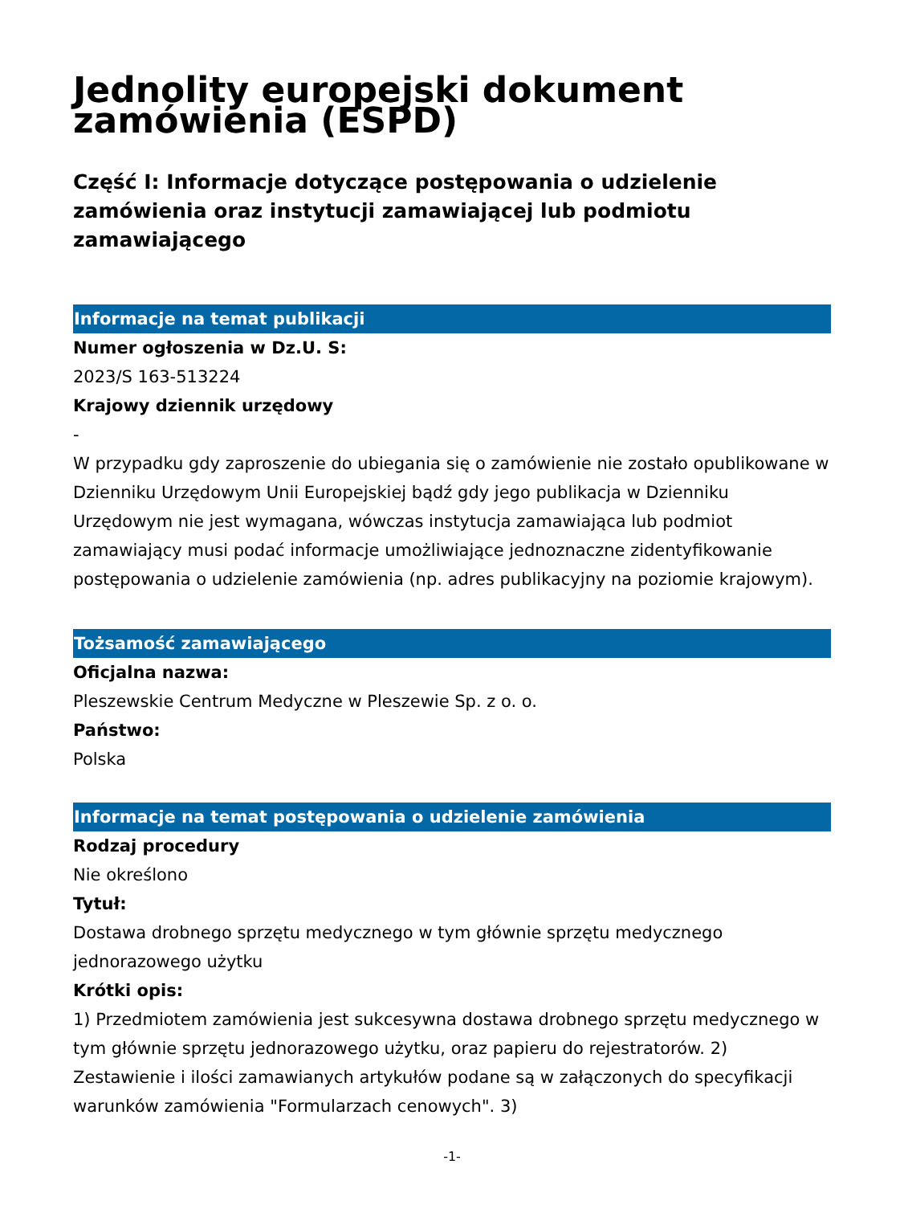Jednolity europejski dokument zamówienia (ESPD)
Część I: Informacje dotyczące postępowania o udzielenie zamówienia oraz instytucji zamawiającej lub podmiotu zamawiającego
Informacje na temat publikacji
Numer ogłoszenia w Dz.U. S:
2023/S 163-513224
Krajowy dziennik urzędowy
-
W przypadku gdy zaproszenie do ubiegania się o zamówienie nie zostało opublikowane w Dzienniku Urzędowym Unii Europejskiej bądź gdy jego publikacja w Dzienniku Urzędowym nie jest wymagana, wówczas instytucja zamawiająca lub podmiot zamawiający musi podać informacje umożliwiające jednoznaczne zidentyfikowanie postępowania o udzielenie zamówienia (np. adres publikacyjny na poziomie krajowym).
Tożsamość zamawiającego
Oficjalna nazwa:
Pleszewskie Centrum Medyczne w Pleszewie Sp. z o. o.
Państwo:
Polska
Informacje na temat postępowania o udzielenie zamówienia
Rodzaj procedury
Nie określono
Tytuł:
Dostawa drobnego sprzętu medycznego w tym głównie sprzętu medycznego jednorazowego użytku
Krótki opis:
1) Przedmiotem zamówienia jest sukcesywna dostawa drobnego sprzętu medycznego w tym głównie sprzętu jednorazowego użytku, oraz papieru do rejestratorów. 2) Zestawienie i ilości zamawianych artykułów podane są w załączonych do specyfikacji warunków zamówienia "Formularzach cenowych". 3)
-1-